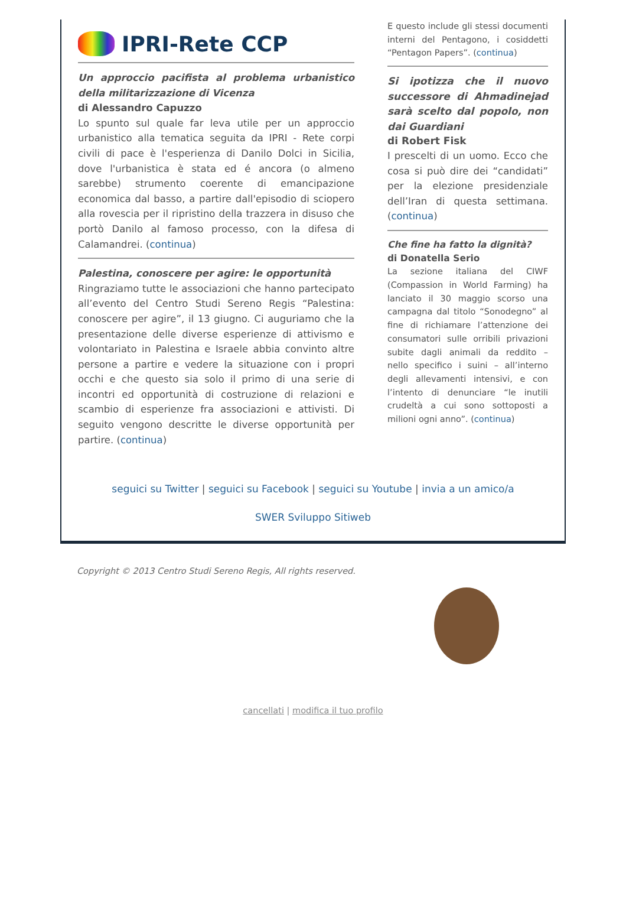IPRI-Rete CCP
Un approccio pacifista al problema urbanistico della militarizzazione di Vicenza
di Alessandro Capuzzo
Lo spunto sul quale far leva utile per un approccio urbanistico alla tematica seguita da IPRI - Rete corpi civili di pace è l'esperienza di Danilo Dolci in Sicilia, dove l'urbanistica è stata ed é ancora (o almeno sarebbe) strumento coerente di emancipazione economica dal basso, a partire dall'episodio di sciopero alla rovescia per il ripristino della trazzera in disuso che portò Danilo al famoso processo, con la difesa di Calamandrei. (continua)
Palestina, conoscere per agire: le opportunità
Ringraziamo tutte le associazioni che hanno partecipato all’evento del Centro Studi Sereno Regis “Palestina: conoscere per agire”, il 13 giugno. Ci auguriamo che la presentazione delle diverse esperienze di attivismo e volontariato in Palestina e Israele abbia convinto altre persone a partire e vedere la situazione con i propri occhi e che questo sia solo il primo di una serie di incontri ed opportunità di costruzione di relazioni e scambio di esperienze fra associazioni e attivisti. Di seguito vengono descritte le diverse opportunità per partire. (continua)
E questo include gli stessi documenti interni del Pentagono, i cosiddetti “Pentagon Papers”. (continua)
Si ipotizza che il nuovo successore di Ahmadinejad sarà scelto dal popolo, non dai Guardiani
di Robert Fisk
I prescelti di un uomo. Ecco che cosa si può dire dei “candidati” per la elezione presidenziale dell’Iran di questa settimana. (continua)
Che fine ha fatto la dignità?
di Donatella Serio
La sezione italiana del CIWF (Compassion in World Farming) ha lanciato il 30 maggio scorso una campagna dal titolo “Sonodegno” al fine di richiamare l’attenzione dei consumatori sulle orribili privazioni subite dagli animali da reddito – nello specifico i suini – all’interno degli allevamenti intensivi, e con l’intento di denunciare “le inutili crudeltà a cui sono sottoposti a milioni ogni anno”. (continua)
seguici su Twitter | seguici su Facebook | seguici su Youtube | invia a un amico/a
SWER Sviluppo Sitiweb
Copyright © 2013 Centro Studi Sereno Regis, All rights reserved.
cancellati | modifica il tuo profilo